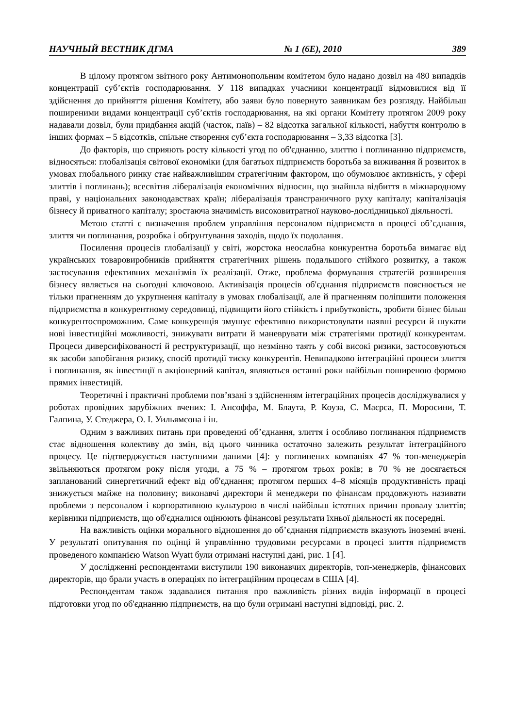НАУЧНЫЙ ВЕСТНИК ДГМА № 1 (6Е), 2010 389
В цілому протягом звітного року Антимонопольним комітетом було надано дозвіл на 480 випадків концентрації суб’єктів господарювання. У 118 випадках учасники концентрації відмовилися від її здійснення до прийняття рішення Комітету, або заяви було повернуто заявникам без розгляду. Найбільш поширеними видами концентрації суб’єктів господарювання, на які органи Комітету протягом 2009 року надавали дозвіл, були придбання акцій (часток, паїв) – 82 відсотка загальної кількості, набуття контролю в інших формах – 5 відсотків, спільне створення суб’єкта господарювання – 3,33 відсотка [3].
До факторів, що сприяють росту кількості угод по об'єднанню, злиттю і поглинанню підприємств, відносяться: глобалізація світової економіки (для багатьох підприємств боротьба за виживання й розвиток в умовах глобального ринку стає найважливішим стратегічним фактором, що обумовлює активність, у сфері злиттів і поглинань); всесвітня лібералізація економічних відносин, що знайшла відбиття в міжнародному праві, у національних законодавствах країн; лібералізація трансграничного руху капіталу; капіталізація бізнесу й приватного капіталу; зростаюча значимість високовитратної науково-дослідницької діяльності.
Метою статті є визначення проблем управління персоналом підприємств в процесі об’єднання, злиття чи поглинання, розробка і обґрунтування заходів, щодо їх подолання.
Посилення процесів глобалізації у світі, жорстока неослабна конкурентна боротьба вимагає від українських товаровиробників прийняття стратегічних рішень подальшого стійкого розвитку, а також застосування ефективних механізмів їх реалізації. Отже, проблема формування стратегій розширення бізнесу являється на сьогодні ключовою. Активізація процесів об'єднання підприємств пояснюється не тільки прагненням до укрупнення капіталу в умовах глобалізації, але й прагненням поліпшити положення підприємства в конкурентному середовищі, підвищити його стійкість і прибутковість, зробити бізнес більш конкурентоспроможним. Саме конкуренція змушує ефективно використовувати наявні ресурси й шукати нові інвестиційні можливості, знижувати витрати й маневрувати між стратегіями протидії конкурентам. Процеси диверсифікованості й реструктуризації, що незмінно таять у собі високі ризики, застосовуються як засоби запобігання ризику, спосіб протидії тиску конкурентів. Невипадково інтеграційні процеси злиття і поглинання, як інвестиції в акціонерний капітал, являються останні роки найбільш поширеною формою прямих інвестицій.
Теоретичні і практичні проблеми пов’язані з здійсненням інтеграційних процесів досліджувалися у роботах провідних зарубіжних вчених: І. Ансоффа, М. Блаута, Р. Коуза, С. Маєрса, П. Моросини, Т. Галпина, У. Стеджера, О. І. Уильямсона і ін.
Одним з важливих питань при проведенні об’єднання, злиття і особливо поглинання підприємств стає відношення колективу до змін, від цього чинника остаточно залежить результат інтеграційного процесу. Це підтверджується наступними даними [4]: у поглинених компаніях 47 % топ-менеджерів звільняються протягом року після угоди, а 75 % – протягом трьох років; в 70 % не досягається запланований синергетичний ефект від об'єднання; протягом перших 4–8 місяців продуктивність праці знижується майже на половину; виконавчі директори й менеджери по фінансам продовжують називати проблеми з персоналом і корпоративною культурою в числі найбільш істотних причин провалу злиттів; керівники підприємств, що об'єдналися оцінюють фінансові результати їхньої діяльності як посередні.
На важливість оцінки морального відношення до об’єднання підприємств вказують іноземні вчені. У результаті опитування по оцінці й управлінню трудовими ресурсами в процесі злиття підприємств проведеного компанією Watson Wyatt були отримані наступні дані, рис. 1 [4].
У дослідженні респондентами виступили 190 виконавчих директорів, топ-менеджерів, фінансових директорів, що брали участь в операціях по інтеграційним процесам в США [4].
Респондентам також задавалися питання про важливість різних видів інформації в процесі підготовки угод по об'єднанню підприємств, на що були отримані наступні відповіді, рис. 2.